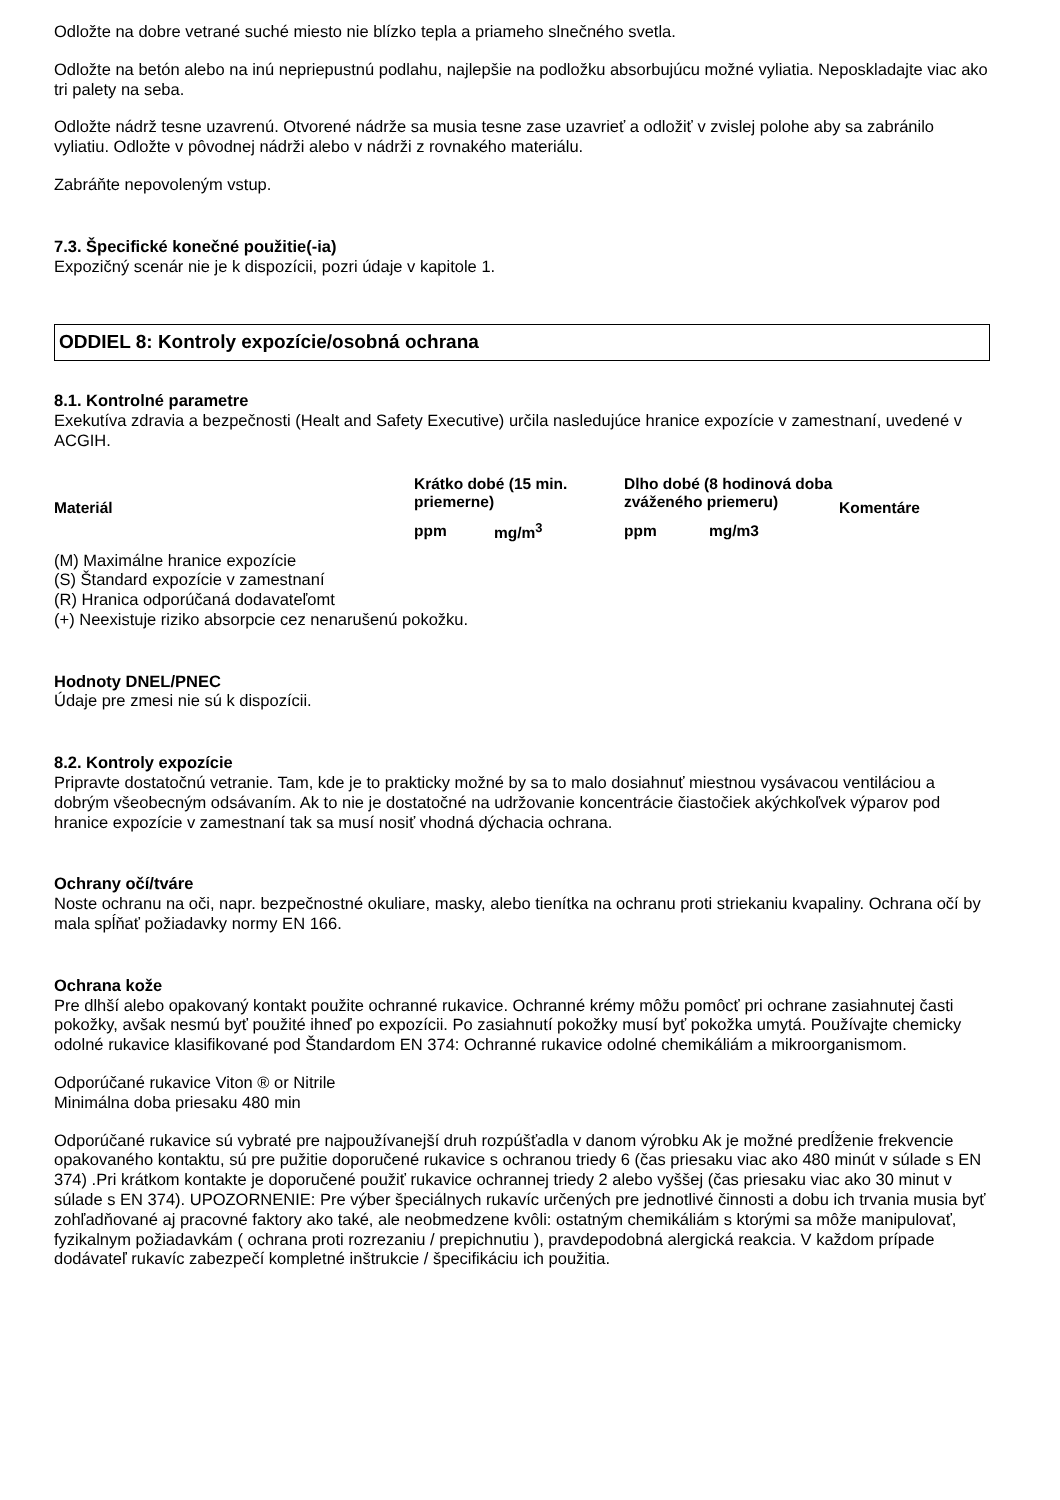Odložte na dobre vetrané suché miesto nie blízko tepla a priameho slnečného svetla.
Odložte na betón alebo na inú nepriepustnú podlahu, najlepšie na podložku absorbujúcu možné vyliatia. Neposkladajte viac ako tri palety na seba.
Odložte nádrž tesne uzavrenú. Otvorené nádrže sa musia tesne zase uzavrieť a odložiť v zvislej polohe aby sa zabránilo vyliatiu. Odložte v pôvodnej nádrži alebo v nádrži z rovnakého materiálu.
Zabráňte nepovoleným vstup.
7.3. Špecifické konečné použitie(-ia)
Expozičný scenár nie je k dispozícii, pozri údaje v kapitole 1.
ODDIEL 8: Kontroly expozície/osobná ochrana
8.1. Kontrolné parametre
Exekutíva zdravia a bezpečnosti (Healt and Safety Executive) určila nasledujúce hranice expozície v zamestnaní, uvedené v ACGIH.
| Materiál | Krátko dobé (15 min. priemerne) | | Dlho dobé (8 hodinová doba zváženého priemeru) | | Komentáre |
| --- | --- | --- | --- | --- | --- |
| | ppm | mg/m<sup>3</sup> | ppm | mg/m3 | |
(M) Maximálne hranice expozície
(S) Štandard expozície v zamestnaní
(R) Hranica odporúčaná dodavateľomt
(+) Neexistuje riziko absorpcie cez nenarušenú pokožku.
Hodnoty DNEL/PNEC
Údaje pre zmesi nie sú k dispozícii.
8.2. Kontroly expozície
Pripravte dostatočnú vetranie. Tam, kde je to prakticky možné by sa to malo dosiahnuť miestnou vysávacou ventiláciou a dobrým všeobecným odsávaním. Ak to nie je dostatočné na udržovanie koncentrácie čiastočiek akýchkoľvek výparov pod hranice expozície v zamestnaní tak sa musí nosiť vhodná dýchacia ochrana.
Ochrany očí/tváre
Noste ochranu na oči, napr. bezpečnostné okuliare, masky, alebo tienítka na ochranu proti striekaniu kvapaliny. Ochrana očí by mala spĺňať požiadavky normy EN 166.
Ochrana kože
Pre dlhší alebo opakovaný kontakt použite ochranné rukavice. Ochranné krémy môžu pomôcť pri ochrane zasiahnutej časti pokožky, avšak nesmú byť použité ihneď po expozícii. Po zasiahnutí pokožky musí byť pokožka umytá. Používajte chemicky odolné rukavice klasifikované pod Štandardom EN 374: Ochranné rukavice odolné chemikáliám a mikroorganismom.
Odporúčané rukavice Viton ® or Nitrile
Minimálna doba priesaku 480 min
Odporúčané rukavice sú vybraté pre najpoužívanejší druh rozpúšťadla v danom výrobku Ak je možné predĺženie frekvencie opakovaného kontaktu, sú pre pužitie doporučené rukavice s ochranou triedy 6 (čas priesaku viac ako 480 minút v súlade s EN 374) .Pri krátkom kontakte je doporučené použiť rukavice ochrannej triedy 2 alebo vyššej (čas priesaku viac ako 30 minut v súlade s EN 374). UPOZORNENIE: Pre výber špeciálnych rukavíc určených pre jednotlivé činnosti a dobu ich trvania musia byť zohľadňované aj pracovné faktory ako také, ale neobmedzene kvôli: ostatným chemikáliám s ktorými sa môže manipulovať, fyzikalnym požiadavkám ( ochrana proti rozrezaniu / prepichnutiu ), pravdepodobná alergická reakcia. V každom prípade dodávateľ rukavíc zabezpečí kompletné inštrukcie / špecifikáciu ich použitia.